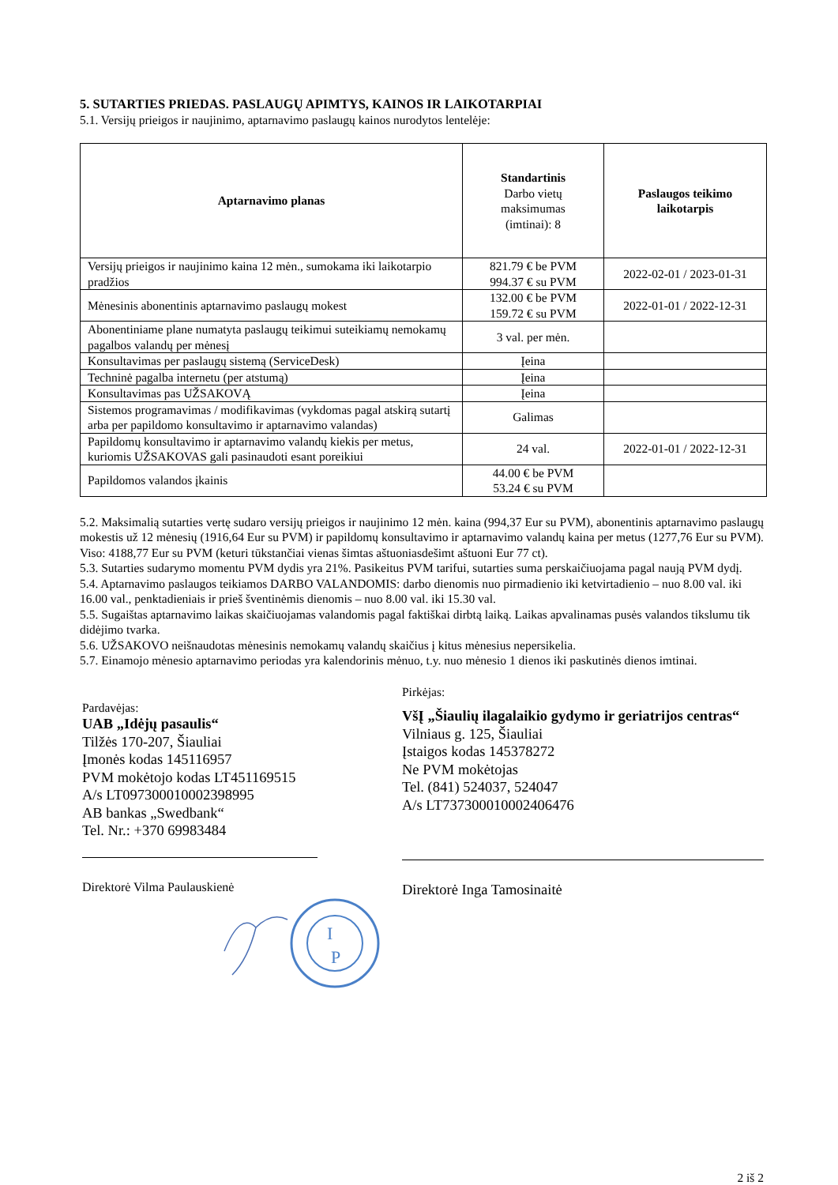5. SUTARTIES PRIEDAS. PASLAUGŲ APIMTYS, KAINOS IR LAIKOTARPIAI
5.1. Versijų prieigos ir naujinimo, aptarnavimo paslaugų kainos nurodytos lentelėje:
| Aptarnavimo planas | Standartinis Darbo vietų maksimumas (imtinai): 8 | Paslaugos teikimo laikotarpis |
| --- | --- | --- |
| Versijų prieigos ir naujinimo kaina 12 mėn., sumokama iki laikotarpio pradžios | 821.79 € be PVM 994.37 € su PVM | 2022-02-01 / 2023-01-31 |
| Mėnesinis abonentinis aptarnavimo paslaugų mokest | 132.00 € be PVM 159.72 € su PVM | 2022-01-01 / 2022-12-31 |
| Abonentiniame plane numatyta paslaugų teikimui suteikiamų nemokamų pagalbos valandų per mėnesį | 3 val. per mėn. | |
| Konsultavimas per paslaugų sistemą (ServiceDesk) | Įeina | |
| Techninė pagalba internetu (per atstumą) | Įeina | |
| Konsultavimas pas UŽSAKOVĄ | Įeina | |
| Sistemos programavimas / modifikavimas (vykdomas pagal atskirą sutartį arba per papildomo konsultavimo ir aptarnavimo valandas) | Galimas | |
| Papildomų konsultavimo ir aptarnavimo valandų kiekis per metus, kuriomis UŽSAKOVAS gali pasinaudoti esant poreikiui | 24 val. | 2022-01-01 / 2022-12-31 |
| Papildomos valandos įkainis | 44.00 € be PVM 53.24 € su PVM | |
5.2. Maksimalią sutarties vertę sudaro versijų prieigos ir naujinimo 12 mėn. kaina (994,37 Eur su PVM), abonentinis aptarnavimo paslaugų mokestis už 12 mėnesių (1916,64 Eur su PVM) ir papildomų konsultavimo ir aptarnavimo valandų kaina per metus (1277,76 Eur su PVM). Viso: 4188,77 Eur su PVM (keturi tūkstančiai vienas šimtas aštuoniasdešimt aštuoni Eur 77 ct).
5.3. Sutarties sudarymo momentu PVM dydis yra 21%. Pasikeitus PVM tarifui, sutarties suma perskaičiuojama pagal naują PVM dydį.
5.4. Aptarnavimo paslaugos teikiamos DARBO VALANDOMIS: darbo dienomis nuo pirmadienio iki ketvirtadienio – nuo 8.00 val. iki 16.00 val., penktadieniais ir prieš šventinėmis dienomis – nuo 8.00 val. iki 15.30 val.
5.5. Sugaištas aptarnavimo laikas skaičiuojamas valandomis pagal faktiškai dirbtą laiką. Laikas apvalinamas pusės valandos tikslumu tik didėjimo tvarka.
5.6. UŽSAKOVO neišnaudotas mėnesinis nemokamų valandų skaičius į kitus mėnesius nepersikelia.
5.7. Einamojo mėnesio aptarnavimo periodas yra kalendorinis mėnuo, t.y. nuo mėnesio 1 dienos iki paskutinės dienos imtinai.
Pardavėjas:
UAB „Idėjų pasaulis“
Tilžės 170-207, Šiauliai
Įmonės kodas 145116957
PVM mokėtojo kodas LT451169515
A/s LT097300010002398995
AB bankas „Swedbank“
Tel. Nr.: +370 69983484
Direktorė Vilma Paulauskienė
I
P
Pirkėjas:
VšĮ „Šiaulių ilagalaikio gydymo ir geriatrijos centras“
Vilniaus g. 125, Šiauliai
Įstaigos kodas 145378272
Ne PVM mokėtojas
Tel. (841) 524037, 524047
A/s LT737300010002406476
Direktorė Inga Tamosinaitė
2 iš 2